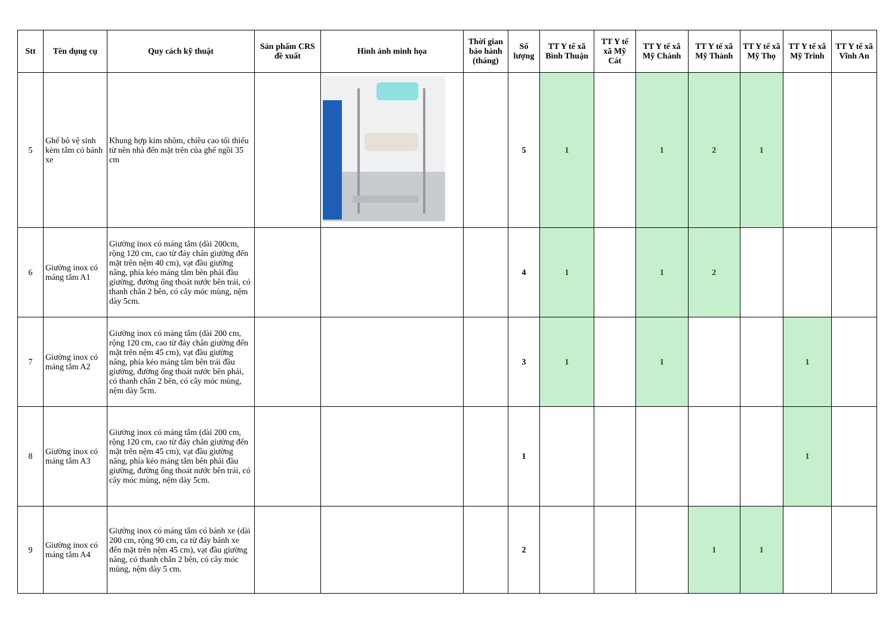| Stt | Tên dụng cụ | Quy cách kỹ thuật | Sản phẩm CRS đề xuất | Hình ảnh minh họa | Thời gian bảo hành (tháng) | Số lượng | TT Y tế xã Bình Thuận | TT Y tế xã Mỹ Cát | TT Y tế xã Mỹ Chánh | TT Y tế xã Mỹ Thành | TT Y tế xã Mỹ Thọ | TT Y tế xã Mỹ Trinh | TT Y tế xã Vĩnh An |
| --- | --- | --- | --- | --- | --- | --- | --- | --- | --- | --- | --- | --- | --- |
| 5 | Ghế bô vệ sinh kèm tắm có bánh xe | Khung hợp kim nhôm, chiều cao tối thiểu từ nền nhà đến mặt trên của ghế ngồi 35 cm | | | | 5 | 1 | | 1 | 2 | 1 | | |
| 6 | Giường inox có máng tắm A1 | Giường inox có máng tắm (dài 200cm, rộng 120 cm, cao từ đáy chân giường đến mặt trên nệm 40 cm), vạt đầu giường nâng, phía kéo máng tắm bên phải đầu giường, đường ống thoát nước bên trái, có thanh chắn 2 bên, có cây móc mùng, nệm dày 5cm. | | | | 4 | 1 | | 1 | 2 | | | |
| 7 | Giường inox có máng tắm A2 | Giường inox có máng tắm (dài 200 cm, rộng 120 cm, cao từ đáy chân giường đến mặt trên nệm 45 cm), vạt đầu giường nâng, phía kéo máng tắm bên trái đầu giường, đường ống thoát nước bên phải, có thanh chắn 2 bên, có cây móc mùng, nệm dày 5cm. | | | | 3 | 1 | | 1 | | | 1 | |
| 8 | Giường inox có máng tắm A3 | Giường inox có máng tắm (dài 200 cm, rộng 120 cm, cao từ đáy chân giường đến mặt trên nệm 45 cm), vạt đầu giường nâng, phía kéo máng tắm bên phải đầu giường, đường ống thoát nước bên trái, có cây móc mùng, nệm dày 5cm. | | | | 1 | | | | | | 1 | |
| 9 | Giường inox có máng tắm A4 | Giường inox có máng tắm có bánh xe (dài 200 cm, rộng 90 cm, ca từ đáy bánh xe đến mặt trên nệm 45 cm), vạt đầu giường nâng, có thanh chắn 2 bên, có cây móc mùng, nệm dày 5 cm. | | | | 2 | | | | 1 | 1 | | |